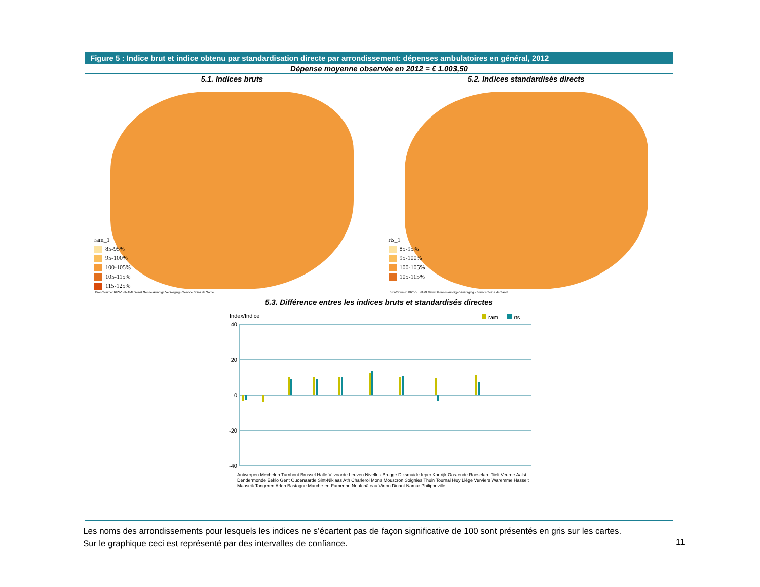Figure 5 : Indice brut et indice obtenu par standardisation directe par arrondissement: dépenses ambulatoires en général, 2012
Dépense moyenne observée en 2012 = € 1.003,50
5.1. Indices bruts
ram_1
85-95%
95-100%
100-105%
105-115%
115-125%
Bron/Source: RIZIV - INAMI Dienst Geneeskundige Verzorging - Service Soins de Santé
5.2. Indices standardisés directs
rts_1
85-95%
95-100%
100-105%
105-115%
Bron/Source: RIZIV - INAMI Dienst Geneeskundige Verzorging - Service Soins de Santé
5.3. Différence entres les indices bruts et standardisés directes
Index/Indice
ram
rts
40
20
0
-20
-40
Antwerpen Mechelen Turnhout Brussel Halle Vilvoorde Leuven Nivelles Brugge Diksmuide Ieper Kortrijk Oostende Roeselare Tielt Veurne Aalst Dendermonde Eeklo Gent Oudenaarde Sint-Niklaas Ath Charleroi Mons Mouscron Soignies Thuin Tournai Huy Liège Verviers Waremme Hasselt Maaseik Tongeren Arlon Bastogne Marche-en-Famenne Neufchâteau Virton Dinant Namur Philippeville
Les noms des arrondissements pour lesquels les indices ne s’écartent pas de façon significative de 100 sont présentés en gris sur les cartes.
Sur le graphique ceci est représenté par des intervalles de confiance.
11